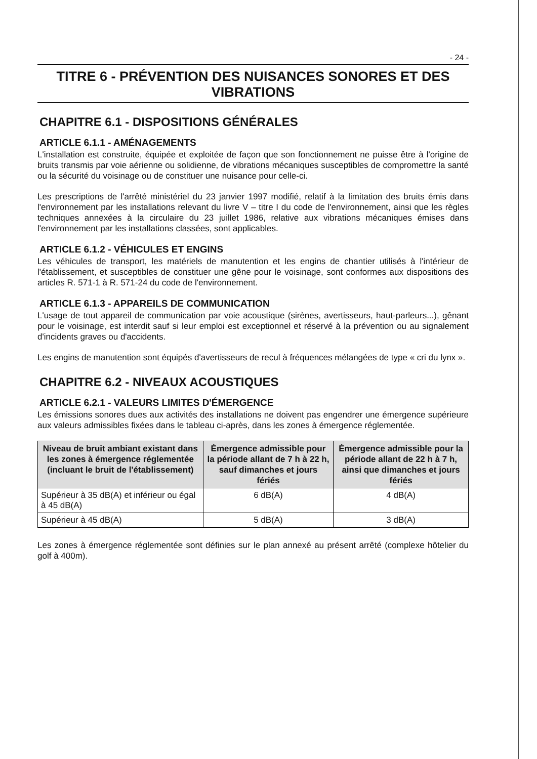- 24 -
TITRE 6 - PRÉVENTION DES NUISANCES SONORES ET DES VIBRATIONS
CHAPITRE 6.1 - DISPOSITIONS GÉNÉRALES
ARTICLE 6.1.1 - AMÉNAGEMENTS
L'installation est construite, équipée et exploitée de façon que son fonctionnement ne puisse être à l'origine de bruits transmis par voie aérienne ou solidienne, de vibrations mécaniques susceptibles de compromettre la santé ou la sécurité du voisinage ou de constituer une nuisance pour celle-ci.
Les prescriptions de l'arrêté ministériel du 23 janvier 1997 modifié, relatif à la limitation des bruits émis dans l'environnement par les installations relevant du livre V – titre I du code de l'environnement, ainsi que les règles techniques annexées à la circulaire du 23 juillet 1986, relative aux vibrations mécaniques émises dans l'environnement par les installations classées, sont applicables.
ARTICLE 6.1.2 - VÉHICULES ET ENGINS
Les véhicules de transport, les matériels de manutention et les engins de chantier utilisés à l'intérieur de l'établissement, et susceptibles de constituer une gêne pour le voisinage, sont conformes aux dispositions des articles R. 571-1 à R. 571-24 du code de l'environnement.
ARTICLE 6.1.3 - APPAREILS DE COMMUNICATION
L'usage de tout appareil de communication par voie acoustique (sirènes, avertisseurs, haut-parleurs...), gênant pour le voisinage, est interdit sauf si leur emploi est exceptionnel et réservé à la prévention ou au signalement d'incidents graves ou d'accidents.
Les engins de manutention sont équipés d'avertisseurs de recul à fréquences mélangées de type « cri du lynx ».
CHAPITRE 6.2 - NIVEAUX ACOUSTIQUES
ARTICLE 6.2.1 - VALEURS LIMITES D'ÉMERGENCE
Les émissions sonores dues aux activités des installations ne doivent pas engendrer une émergence supérieure aux valeurs admissibles fixées dans le tableau ci-après, dans les zones à émergence réglementée.
| Niveau de bruit ambiant existant dans les zones à émergence réglementée (incluant le bruit de l'établissement) | Émergence admissible pour la période allant de 7 h à 22 h, sauf dimanches et jours fériés | Émergence admissible pour la période allant de 22 h à 7 h, ainsi que dimanches et jours fériés |
| --- | --- | --- |
| Supérieur à 35 dB(A) et inférieur ou égal à 45 dB(A) | 6 dB(A) | 4 dB(A) |
| Supérieur à 45 dB(A) | 5 dB(A) | 3 dB(A) |
Les zones à émergence réglementée sont définies sur le plan annexé au présent arrêté (complexe hôtelier du golf à 400m).